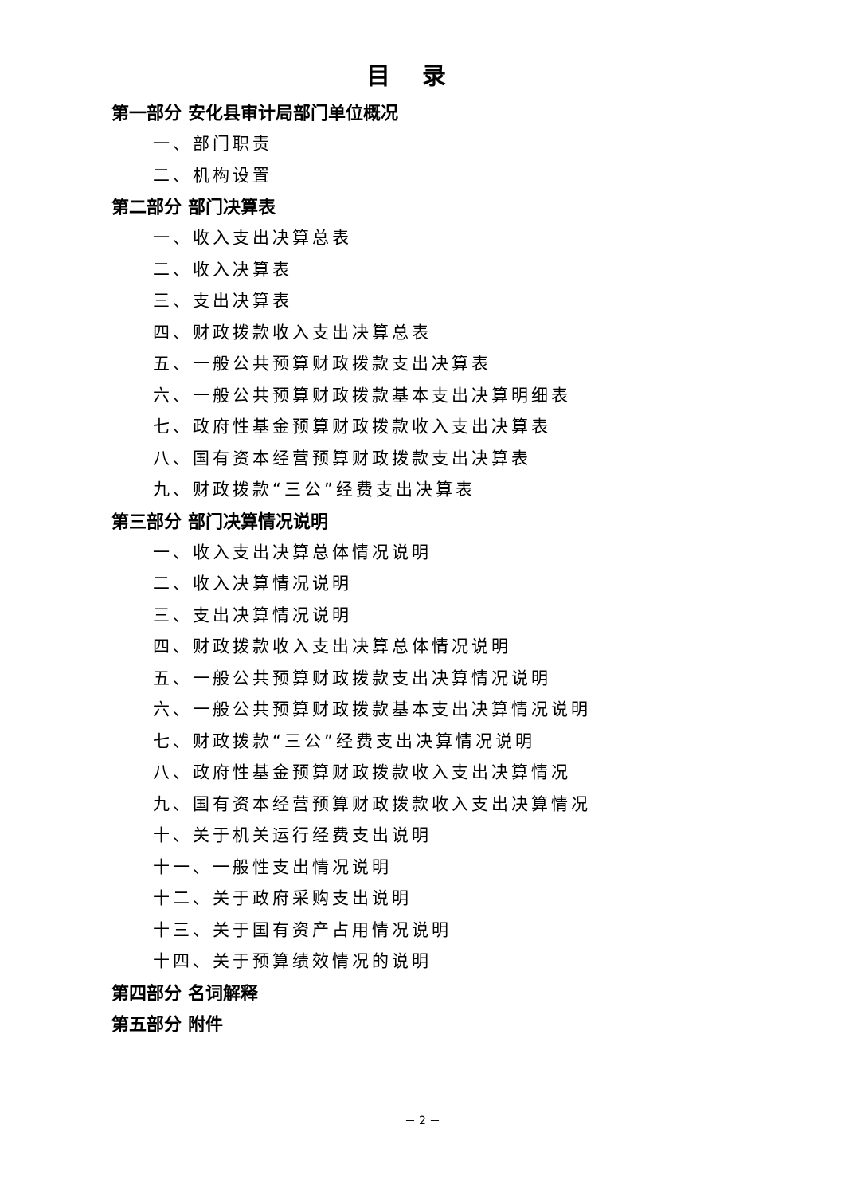目录
第一部分 安化县审计局部门单位概况
一、部门职责
二、机构设置
第二部分 部门决算表
一、收入支出决算总表
二、收入决算表
三、支出决算表
四、财政拨款收入支出决算总表
五、一般公共预算财政拨款支出决算表
六、一般公共预算财政拨款基本支出决算明细表
七、政府性基金预算财政拨款收入支出决算表
八、国有资本经营预算财政拨款支出决算表
九、财政拨款“三公”经费支出决算表
第三部分 部门决算情况说明
一、收入支出决算总体情况说明
二、收入决算情况说明
三、支出决算情况说明
四、财政拨款收入支出决算总体情况说明
五、一般公共预算财政拨款支出决算情况说明
六、一般公共预算财政拨款基本支出决算情况说明
七、财政拨款“三公”经费支出决算情况说明
八、政府性基金预算财政拨款收入支出决算情况
九、国有资本经营预算财政拨款收入支出决算情况
十、关于机关运行经费支出说明
十一、一般性支出情况说明
十二、关于政府采购支出说明
十三、关于国有资产占用情况说明
十四、关于预算绩效情况的说明
第四部分 名词解释
第五部分 附件
－ 2 －